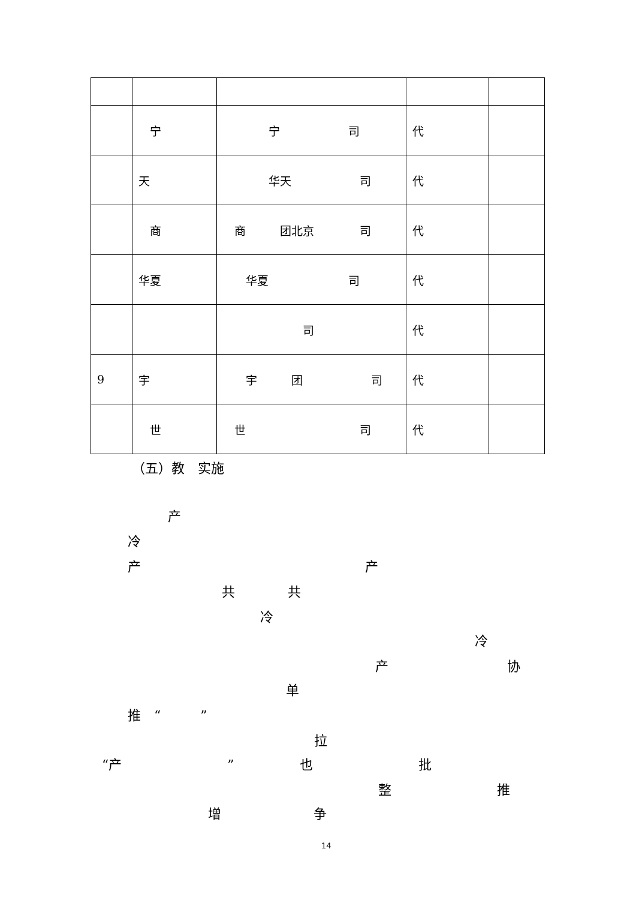| | 宁 | 宁 司 | 代 | |
| | 天 | 华天 司 | 代 | |
| | 商 | 商 团北京 司 | 代 | |
| | 华夏 | 华夏 司 | 代 | |
| | | 司 | 代 | |
| 9 | 宇 | 宇 团 司 | 代 | |
| | 世 | 世 司 | 代 | |
（五）教　实施
产
冷
产　　　　　　　　　　　　　　　　　产
共　　　　共
冷
冷
产　　　　　　　　　协
单
推　“　　　”
拉
“产　　　　　　　　”　　　　　也　　　　　　　　批
整　　　　　　　　推
增　　　　　　　争
14